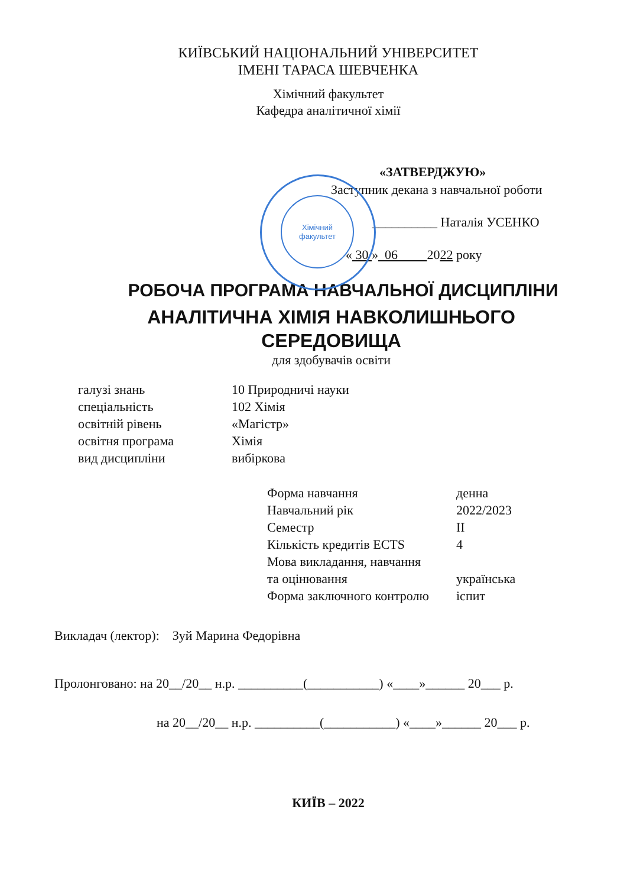Хімічний
факультет
КИЇВСЬКИЙ НАЦІОНАЛЬНИЙ УНІВЕРСИТЕТ
ІМЕНІ ТАРАСА ШЕВЧЕНКА
Хімічний факультет
Кафедра аналітичної хімії
«ЗАТВЕРДЖУЮ»
Заступник декана з навчальної роботи
__________ Наталія УСЕНКО
« 30 » 06 2022 року
РОБОЧА ПРОГРАМА НАВЧАЛЬНОЇ ДИСЦИПЛІНИ
АНАЛІТИЧНА ХІМІЯ НАВКОЛИШНЬОГО
СЕРЕДОВИЩА
для здобувачів освіти
| галузі знань | 10 Природничі науки |
| спеціальність | 102 Хімія |
| освітній рівень | «Магістр» |
| освітня програма | Хімія |
| вид дисципліни | вибіркова |
| Форма навчання | денна |
| Навчальний рік | 2022/2023 |
| Семестр | II |
| Кількість кредитів ECTS | 4 |
| Мова викладання, навчання та оцінювання | українська |
| Форма заключного контролю | іспит |
Викладач (лектор): Зуй Марина Федорівна
Пролонговано: на 20__/20__ н.р. __________(___________) «____»______ 20___ р.
на 20__/20__ н.р. __________(___________) «____»______ 20___ р.
КИЇВ – 2022